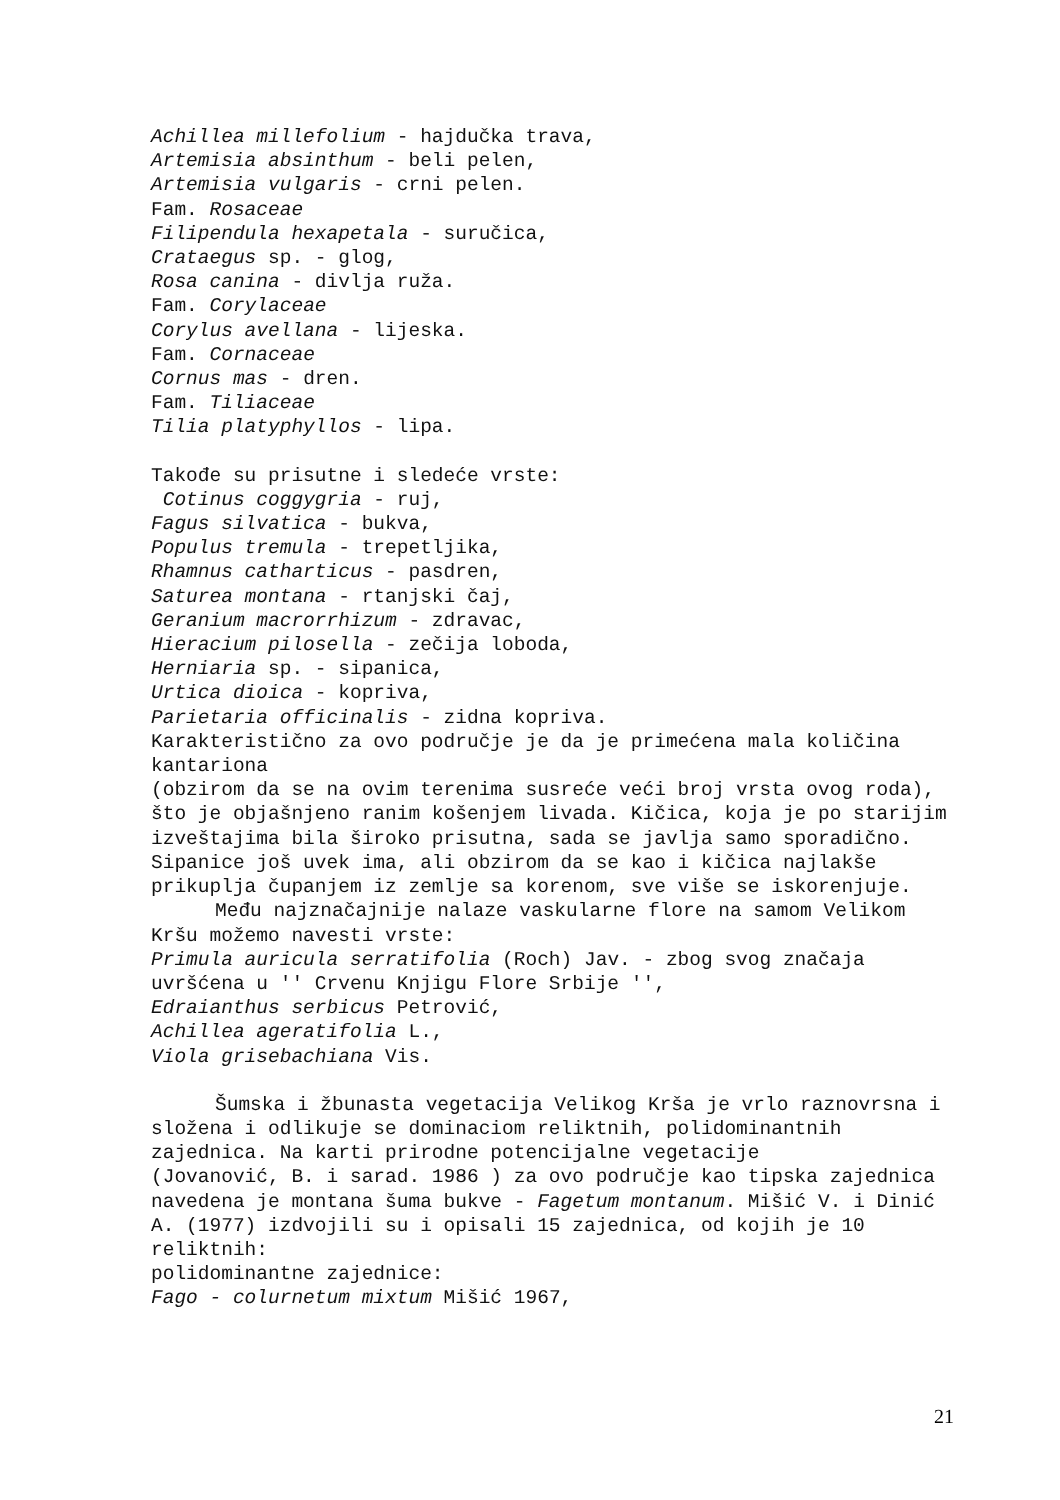Achillea millefolium - hajdučka trava,
Artemisia absinthum - beli pelen,
Artemisia vulgaris - crni pelen.
Fam. Rosaceae
Filipendula hexapetala - suručica,
Crataegus sp. - glog,
Rosa canina - divlja ruža.
Fam. Corylaceae
Corylus avellana - lijeska.
Fam. Cornaceae
Cornus mas - dren.
Fam. Tiliaceae
Tilia platyphyllos - lipa.
Takođe su prisutne i sledeće vrste:
Cotinus coggygria - ruj,
Fagus silvatica - bukva,
Populus tremula - trepetljika,
Rhamnus catharticus - pasdren,
Saturea montana - rtanjski čaj,
Geranium macrorrhizum - zdravac,
Hieracium pilosella - zečija loboda,
Herniaria sp. - sipanica,
Urtica dioica - kopriva,
Parietaria officinalis - zidna kopriva.
Karakteristično za ovo područje je da je primećena mala količina kantariona
(obzirom da se na ovim terenima susreće veći broj vrsta ovog roda), što je objašnjeno ranim košenjem livada. Kičica, koja je po starijim izveštajima bila široko prisutna, sada se javlja samo sporadično. Sipanice još uvek ima, ali obzirom da se kao i kičica najlakše prikuplja čupanjem iz zemlje sa korenom, sve više se iskorenjuje.
Među najznačajnije nalaze vaskularne flore na samom Velikom Kršu možemo navesti vrste:
Primula auricula serratifolia (Roch) Jav. - zbog svog značaja uvršćena u '' Crvenu Knjigu Flore Srbije '',
Edraianthus serbicus Petrović,
Achillea ageratifolia L.,
Viola grisebachiana Vis.
Šumska i žbunasta vegetacija Velikog Krša je vrlo raznovrsna i složena i odlikuje se dominaciom reliktnih, polidominantnih zajednica. Na karti prirodne potencijalne vegetacije
(Jovanović, B. i sarad. 1986 ) za ovo područje kao tipska zajednica navedena je montana šuma bukve - Fagetum montanum. Mišić V. i Dinić A. (1977) izdvojili su i opisali 15 zajednica, od kojih je 10 reliktnih:
polidominantne zajednice:
Fago - colurnetum mixtum Mišić 1967,
21